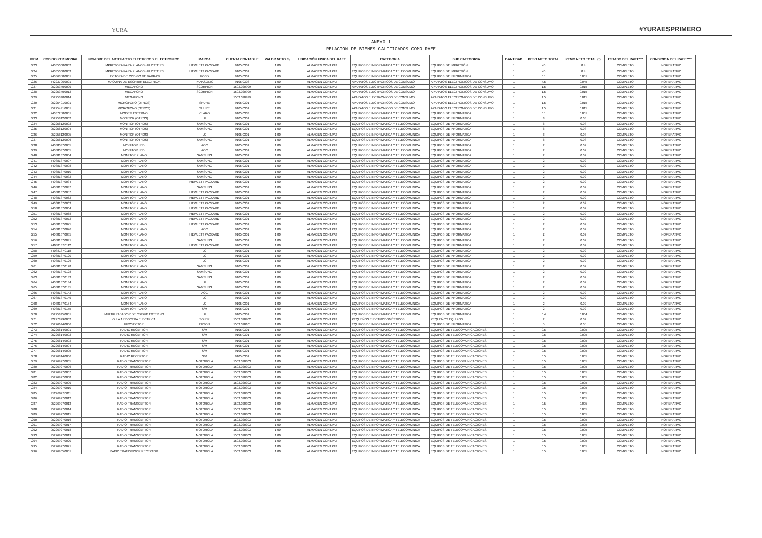YURA
#YURAESPRIMERO
ANEXO 1
RELACION DE BIENES CALIFICADOS COMO RAEE
| ITEM | CODIGO PTRIMONIAL | NOMBRE DEL ARTEFACTO ELECTRICO Y ELECTRONICO | MARCA | CUENTA CONTABLE | VALOR NETO S/. | UBICACIÓN FISICA DEL RAEE | CATEGORIA | SUB CATEGORIA | CANTIDAD | PESO NETO TOTAL | PENO NETO TOTAL (t) | ESTADO DEL RAEE*** | CONDICION DEL RAEE**** |
| --- | --- | --- | --- | --- | --- | --- | --- | --- | --- | --- | --- | --- | --- |
| 223 | 740850000002 | IMPRESORA PARA PLANOS - PLOTTERS | HEWLETT PACKARD | 9105.0301 | 1.00 | ALMACEN CONT.PAT | EQUIPOS DE INFORMATICA Y TELECOMUNICA | EQUIPOS DE IMPRESIÓN | 1 | 40 | 0.4 | COMPLETO | INOPERATIVO |
| 224 | 740850000003 | IMPRESORA PARA PLANOS - PLOTTERS | HEWLETT PACKARD | 9105.0301 | 1.00 | ALMACEN CONT.PAT | EQUIPOS DE INFORMATICA Y TELECOMUNICA | EQUIPOS DE IMPRESIÓN | 1 | 40 | 0.4 | COMPLETO | INOPERATIVO |
| 225 | 740863500001 | LECTORA DE CODIGO DE BARRAS | POSD | 9105.0301 | 1.00 | ALMACEN CONT.PAT | EQUIPOS DE INFORMATICA Y TELECOMUNICA | EQUIPOS DE INFORMATICA | 1 | 0.1 | 0.001 | COMPLETO | INOPERATIVO |
| 226 | 742237960001 | MAQUINA DE ESCRIBIR ELECTRICA | PANASONIC | 9105.0303 | 1.00 | ALMACEN CONT.PAT | APARATOS ELECTRONICOS DE CONSUMO | APARATOS ELECTRONICOS DE CONSUMO | 1 | 4.5 | 0.045 | COMPLETO | INOPERATIVO |
| 227 | 952253400009 | MEGAFONO | SCORPION | 1503.020999 | 1.00 | ALMACEN CONT.PAT | APARATOS ELECTRONICOS DE CONSUMO | APARATOS ELECTRONICOS DE CONSUMO | 1 | 1.5 | 0.015 | COMPLETO | INOPERATIVO |
| 228 | 952253400012 | MEGAFONO | SCORPION | 1503.020999 | 1.00 | ALMACEN CONT.PAT | APARATOS ELECTRONICOS DE CONSUMO | APARATOS ELECTRONICOS DE CONSUMO | 1 | 1.5 | 0.015 | COMPLETO | INOPERATIVO |
| 229 | 952253400014 | MEGAFONO | | 1503.020999 | 1.00 | ALMACEN CONT.PAT | APARATOS ELECTRONICOS DE CONSUMO | APARATOS ELECTRONICOS DE CONSUMO | 1 | 1.5 | 0.015 | COMPLETO | INOPERATIVO |
| 230 | 952254910001 | MICROFONO (OTROS) | SHURE | 9105.0301 | 1.00 | ALMACEN CONT.PAT | APARATOS ELECTRONICOS DE CONSUMO | APARATOS ELECTRONICOS DE CONSUMO | 1 | 1.5 | 0.015 | COMPLETO | INOPERATIVO |
| 231 | 952254910001 | MICROFONO (OTROS) | SHURE | 9105.0301 | 1.00 | ALMACEN CONT.PAT | APARATOS ELECTRONICOS DE CONSUMO | APARATOS ELECTRONICOS DE CONSUMO | 1 | 1.5 | 0.015 | COMPLETO | INOPERATIVO |
| 232 | 740872500001 | MODEM EXTERNO | CLARO | 9105.0303 | 1.00 | ALMACEN CONT.PAT | EQUIPOS DE INFORMATICA Y TELECOMUNICA | EQUIPOS DE INFORMATICA | 1 | 0.1 | 0.001 | COMPLETO | INOPERATIVO |
| 233 | 952258120002 | MONITOR (OTROS) | LG | 9105.0301 | 1.00 | ALMACEN CONT.PAT | EQUIPOS DE INFORMATICA Y TELECOMUNICA | EQUIPOS DE INFORMATICA | 1 | 8 | 0.08 | COMPLETO | INOPERATIVO |
| 234 | 952258120003 | MONITOR (OTROS) | SAMSUNG | 9105.0301 | 1.00 | ALMACEN CONT.PAT | EQUIPOS DE INFORMATICA Y TELECOMUNICA | EQUIPOS DE INFORMATICA | 1 | 8 | 0.08 | COMPLETO | INOPERATIVO |
| 235 | 952258120004 | MONITOR (OTROS) | SAMSUNG | 9105.0301 | 1.00 | ALMACEN CONT.PAT | EQUIPOS DE INFORMATICA Y TELECOMUNICA | EQUIPOS DE INFORMATICA | 1 | 8 | 0.08 | COMPLETO | INOPERATIVO |
| 236 | 952258120005 | MONITOR (OTROS) | LG | 9105.0301 | 1.00 | ALMACEN CONT.PAT | EQUIPOS DE INFORMATICA Y TELECOMUNICA | EQUIPOS DE INFORMATICA | 1 | 8 | 0.08 | COMPLETO | INOPERATIVO |
| 237 | 952258120006 | MONITOR (OTROS) | SAMSUNG | 9105.0301 | 1.00 | ALMACEN CONT.PAT | EQUIPOS DE INFORMATICA Y TELECOMUNICA | EQUIPOS DE INFORMATICA | 1 | 8 | 0.08 | COMPLETO | INOPERATIVO |
| 238 | 740880370005 | MONITOR LED | AOC | 9105.0301 | 1.00 | ALMACEN CONT.PAT | EQUIPOS DE INFORMATICA Y TELECOMUNICA | EQUIPOS DE INFORMATICA | 1 | 2 | 0.02 | COMPLETO | INOPERATIVO |
| 239 | 740880370005 | MONITOR LED | AOC | 9105.0301 | 1.00 | ALMACEN CONT.PAT | EQUIPOS DE INFORMATICA Y TELECOMUNICA | EQUIPOS DE INFORMATICA | 1 | 2 | 0.02 | COMPLETO | INOPERATIVO |
| 240 | 740881870004 | MONITOR PLANO | SAMSUNG | 9105.0301 | 1.00 | ALMACEN CONT.PAT | EQUIPOS DE INFORMATICA Y TELECOMUNICA | EQUIPOS DE INFORMATICA | 1 | 2 | 0.02 | COMPLETO | INOPERATIVO |
| 241 | 740881870007 | MONITOR PLANO | SAMSUNG | 9105.0301 | 1.00 | ALMACEN CONT.PAT | EQUIPOS DE INFORMATICA Y TELECOMUNICA | EQUIPOS DE INFORMATICA | 1 | 2 | 0.02 | COMPLETO | INOPERATIVO |
| 242 | 740881870008 | MONITOR PLANO | SAMSUNG | 9105.0301 | 1.00 | ALMACEN CONT.PAT | EQUIPOS DE INFORMATICA Y TELECOMUNICA | EQUIPOS DE INFORMATICA | 1 | 2 | 0.02 | COMPLETO | INOPERATIVO |
| 243 | 740881870010 | MONITOR PLANO | SAMSUNG | 9105.0301 | 1.00 | ALMACEN CONT.PAT | EQUIPOS DE INFORMATICA Y TELECOMUNICA | EQUIPOS DE INFORMATICA | 1 | 2 | 0.02 | COMPLETO | INOPERATIVO |
| 244 | 740881870032 | MONITOR PLANO | SAMSUNG | 9105.0301 | 1.00 | ALMACEN CONT.PAT | EQUIPOS DE INFORMATICA Y TELECOMUNICA | EQUIPOS DE INFORMATICA | 1 | 2 | 0.02 | COMPLETO | INOPERATIVO |
| 245 | 740881870034 | MONITOR PLANO | HEWLETT PACKARD | 9105.0301 | 1.00 | ALMACEN CONT.PAT | EQUIPOS DE INFORMATICA Y TELECOMUNICA | EQUIPOS DE INFORMATICA | 1 | 2 | 0.02 | COMPLETO | INOPERATIVO |
| 246 | 740881870037 | MONITOR PLANO | SAMSUNG | 9105.0301 | 1.00 | ALMACEN CONT.PAT | EQUIPOS DE INFORMATICA Y TELECOMUNICA | EQUIPOS DE INFORMATICA | 1 | 2 | 0.02 | COMPLETO | INOPERATIVO |
| 247 | 740881870057 | MONITOR PLANO | HEWLETT PACKARD | 9105.0301 | 1.00 | ALMACEN CONT.PAT | EQUIPOS DE INFORMATICA Y TELECOMUNICA | EQUIPOS DE INFORMATICA | 1 | 2 | 0.02 | COMPLETO | INOPERATIVO |
| 248 | 740881870062 | MONITOR PLANO | HEWLETT PACKARD | 9105.0301 | 1.00 | ALMACEN CONT.PAT | EQUIPOS DE INFORMATICA Y TELECOMUNICA | EQUIPOS DE INFORMATICA | 1 | 2 | 0.02 | COMPLETO | INOPERATIVO |
| 249 | 740881870063 | MONITOR PLANO | HEWLETT PACKARD | 9105.0301 | 1.00 | ALMACEN CONT.PAT | EQUIPOS DE INFORMATICA Y TELECOMUNICA | EQUIPOS DE INFORMATICA | 1 | 2 | 0.02 | COMPLETO | INOPERATIVO |
| 250 | 740881870064 | MONITOR PLANO | HEWLETT PACKARD | 9105.0301 | 1.00 | ALMACEN CONT.PAT | EQUIPOS DE INFORMATICA Y TELECOMUNICA | EQUIPOS DE INFORMATICA | 1 | 2 | 0.02 | COMPLETO | INOPERATIVO |
| 251 | 740881870068 | MONITOR PLANO | HEWLETT PACKARD | 9105.0301 | 1.00 | ALMACEN CONT.PAT | EQUIPOS DE INFORMATICA Y TELECOMUNICA | EQUIPOS DE INFORMATICA | 1 | 2 | 0.02 | COMPLETO | INOPERATIVO |
| 252 | 740881870072 | MONITOR PLANO | HEWLETT PACKARD | 9105.0301 | 1.00 | ALMACEN CONT.PAT | EQUIPOS DE INFORMATICA Y TELECOMUNICA | EQUIPOS DE INFORMATICA | 1 | 2 | 0.02 | COMPLETO | INOPERATIVO |
| 253 | 740881870075 | MONITOR PLANO | HEWLETT PACKARD | 9105.0301 | 1.00 | ALMACEN CONT.PAT | EQUIPOS DE INFORMATICA Y TELECOMUNICA | EQUIPOS DE INFORMATICA | 1 | 2 | 0.02 | COMPLETO | INOPERATIVO |
| 254 | 740881870076 | MONITOR PLANO | AOC | 9105.0301 | 1.00 | ALMACEN CONT.PAT | EQUIPOS DE INFORMATICA Y TELECOMUNICA | EQUIPOS DE INFORMATICA | 1 | 2 | 0.02 | COMPLETO | INOPERATIVO |
| 255 | 740881870085 | MONITOR PLANO | HEWLETT PACKARD | 9105.0301 | 1.00 | ALMACEN CONT.PAT | EQUIPOS DE INFORMATICA Y TELECOMUNICA | EQUIPOS DE INFORMATICA | 1 | 2 | 0.02 | COMPLETO | INOPERATIVO |
| 256 | 740881870091 | MONITOR PLANO | SAMSUNG | 9105.0301 | 1.00 | ALMACEN CONT.PAT | EQUIPOS DE INFORMATICA Y TELECOMUNICA | EQUIPOS DE INFORMATICA | 1 | 2 | 0.02 | COMPLETO | INOPERATIVO |
| 257 | 740881870112 | MONITOR PLANO | HEWLETT PACKARD | 9105.0301 | 1.00 | ALMACEN CONT.PAT | EQUIPOS DE INFORMATICA Y TELECOMUNICA | EQUIPOS DE INFORMATICA | 1 | 2 | 0.02 | COMPLETO | INOPERATIVO |
| 258 | 740881870118 | MONITOR PLANO | LG | 9105.0301 | 1.00 | ALMACEN CONT.PAT | EQUIPOS DE INFORMATICA Y TELECOMUNICA | EQUIPOS DE INFORMATICA | 1 | 2 | 0.02 | COMPLETO | INOPERATIVO |
| 259 | 740881870120 | MONITOR PLANO | LG | 9105.0301 | 1.00 | ALMACEN CONT.PAT | EQUIPOS DE INFORMATICA Y TELECOMUNICA | EQUIPOS DE INFORMATICA | 1 | 2 | 0.02 | COMPLETO | INOPERATIVO |
| 260 | 740881870126 | MONITOR PLANO | LG | 9105.0301 | 1.00 | ALMACEN CONT.PAT | EQUIPOS DE INFORMATICA Y TELECOMUNICA | EQUIPOS DE INFORMATICA | 1 | 2 | 0.02 | COMPLETO | INOPERATIVO |
| 261 | 740881870128 | MONITOR PLANO | SAMSUNG | 9105.0301 | 1.00 | ALMACEN CONT.PAT | EQUIPOS DE INFORMATICA Y TELECOMUNICA | EQUIPOS DE INFORMATICA | 1 | 2 | 0.02 | COMPLETO | INOPERATIVO |
| 262 | 740881870128 | MONITOR PLANO | SAMSUNG | 9105.0301 | 1.00 | ALMACEN CONT.PAT | EQUIPOS DE INFORMATICA Y TELECOMUNICA | EQUIPOS DE INFORMATICA | 1 | 2 | 0.02 | COMPLETO | INOPERATIVO |
| 263 | 740881870133 | MONITOR PLANO | SAMSUNG | 9105.0301 | 1.00 | ALMACEN CONT.PAT | EQUIPOS DE INFORMATICA Y TELECOMUNICA | EQUIPOS DE INFORMATICA | 1 | 2 | 0.02 | COMPLETO | INOPERATIVO |
| 264 | 740881870134 | MONITOR PLANO | LG | 9105.0301 | 1.00 | ALMACEN CONT.PAT | EQUIPOS DE INFORMATICA Y TELECOMUNICA | EQUIPOS DE INFORMATICA | 1 | 2 | 0.02 | COMPLETO | INOPERATIVO |
| 265 | 740881870135 | MONITOR PLANO | SAMSUNG | 9105.0301 | 1.00 | ALMACEN CONT.PAT | EQUIPOS DE INFORMATICA Y TELECOMUNICA | EQUIPOS DE INFORMATICA | 1 | 2 | 0.02 | COMPLETO | INOPERATIVO |
| 266 | 740881870143 | MONITOR PLANO | AOC | 9105.0301 | 1.00 | ALMACEN CONT.PAT | EQUIPOS DE INFORMATICA Y TELECOMUNICA | EQUIPOS DE INFORMATICA | 1 | 2 | 0.02 | COMPLETO | INOPERATIVO |
| 267 | 740881870149 | MONITOR PLANO | LG | 9105.0301 | 1.00 | ALMACEN CONT.PAT | EQUIPOS DE INFORMATICA Y TELECOMUNICA | EQUIPOS DE INFORMATICA | 1 | 2 | 0.02 | COMPLETO | INOPERATIVO |
| 268 | 740881870154 | MONITOR PLANO | LG | 9105.0301 | 1.00 | ALMACEN CONT.PAT | EQUIPOS DE INFORMATICA Y TELECOMUNICA | EQUIPOS DE INFORMATICA | 1 | 2 | 0.02 | COMPLETO | INOPERATIVO |
| 269 | 740881870155 | MONITOR PLANO | S/M | 9105.0301 | 1.00 | ALMACEN CONT.PAT | EQUIPOS DE INFORMATICA Y TELECOMUNICA | EQUIPOS DE INFORMATICA | 1 | 2 | 0.02 | COMPLETO | INOPERATIVO |
| 270 | 952258450001 | MULTIGRABADOR DE CD/DVD EXTERNO | LG | 9105.0301 | 1.00 | ALMACEN CONT.PAT | EQUIPOS DE INFORMATICA Y TELECOMUNICA | EQUIPOS DE INFORMATICA | 1 | 0.4 | 0.004 | COMPLETO | INOPERATIVO |
| 271 | 322278290002 | OLLA ARROCERA ELECTRICA | SOLER | 1503.020902 | 1.00 | ALMACEN CONT.PAT | PEQUEÑOS ELECTRODOMÉSTICOS | PEQUEÑOS EQUIPOS | 1 | 2 | 0.02 | COMPLETO | INOPERATIVO |
| 272 | 952266440006 | PROYECTOR | EPSON | 1503.020101 | 1.00 | ALMACEN CONT.PAT | EQUIPOS DE INFORMATICA Y TELECOMUNICA | EQUIPOS DE INFORMATICA | 1 | 5 | 0.05 | COMPLETO | INOPERATIVO |
| 273 | 952268140001 | RADIO RECEPTOR | S/M | 9105.0301 | 1.00 | ALMACEN CONT.PAT | EQUIPOS DE INFORMATICA Y TELECOMUNICA | EQUIPOS DE TELECOMUNICACIONES | 1 | 0.5 | 0.005 | COMPLETO | INOPERATIVO |
| 274 | 952268140002 | RADIO RECEPTOR | S/M | 9105.0301 | 1.00 | ALMACEN CONT.PAT | EQUIPOS DE INFORMATICA Y TELECOMUNICA | EQUIPOS DE TELECOMUNICACIONES | 1 | 0.5 | 0.005 | COMPLETO | INOPERATIVO |
| 275 | 952268140003 | RADIO RECEPTOR | S/M | 9105.0301 | 1.00 | ALMACEN CONT.PAT | EQUIPOS DE INFORMATICA Y TELECOMUNICA | EQUIPOS DE TELECOMUNICACIONES | 1 | 0.5 | 0.005 | COMPLETO | INOPERATIVO |
| 276 | 952268140004 | RADIO RECEPTOR | S/M | 9105.0301 | 1.00 | ALMACEN CONT.PAT | EQUIPOS DE INFORMATICA Y TELECOMUNICA | EQUIPOS DE TELECOMUNICACIONES | 1 | 0.5 | 0.005 | COMPLETO | INOPERATIVO |
| 277 | 952268140005 | RADIO RECEPTOR | S/M | 9105.0301 | 1.00 | ALMACEN CONT.PAT | EQUIPOS DE INFORMATICA Y TELECOMUNICA | EQUIPOS DE TELECOMUNICACIONES | 1 | 0.5 | 0.005 | COMPLETO | INOPERATIVO |
| 278 | 952268140006 | RADIO RECEPTOR | S/M | 9105.0301 | 1.00 | ALMACEN CONT.PAT | EQUIPOS DE INFORMATICA Y TELECOMUNICA | EQUIPOS DE TELECOMUNICACIONES | 1 | 0.5 | 0.005 | COMPLETO | INOPERATIVO |
| 279 | 952269270005 | RADIO TRANSCEPTOR | MOTOROLA | 1503.020303 | 1.00 | ALMACEN CONT.PAT | EQUIPOS DE INFORMATICA Y TELECOMUNICA | EQUIPOS DE TELECOMUNICACIONES | 1 | 0.5 | 0.005 | COMPLETO | INOPERATIVO |
| 280 | 952269270006 | RADIO TRANSCEPTOR | MOTOROLA | 1503.020303 | 1.00 | ALMACEN CONT.PAT | EQUIPOS DE INFORMATICA Y TELECOMUNICA | EQUIPOS DE TELECOMUNICACIONES | 1 | 0.5 | 0.005 | COMPLETO | INOPERATIVO |
| 281 | 952269270007 | RADIO TRANSCEPTOR | MOTOROLA | 1503.020303 | 1.00 | ALMACEN CONT.PAT | EQUIPOS DE INFORMATICA Y TELECOMUNICA | EQUIPOS DE TELECOMUNICACIONES | 1 | 0.5 | 0.005 | COMPLETO | INOPERATIVO |
| 282 | 952269270008 | RADIO TRANSCEPTOR | MOTOROLA | 1503.020303 | 1.00 | ALMACEN CONT.PAT | EQUIPOS DE INFORMATICA Y TELECOMUNICA | EQUIPOS DE TELECOMUNICACIONES | 1 | 0.5 | 0.005 | COMPLETO | INOPERATIVO |
| 283 | 952269270009 | RADIO TRANSCEPTOR | MOTOROLA | 1503.020303 | 1.00 | ALMACEN CONT.PAT | EQUIPOS DE INFORMATICA Y TELECOMUNICA | EQUIPOS DE TELECOMUNICACIONES | 1 | 0.5 | 0.005 | COMPLETO | INOPERATIVO |
| 284 | 952269270010 | RADIO TRANSCEPTOR | MOTOROLA | 1503.020303 | 1.00 | ALMACEN CONT.PAT | EQUIPOS DE INFORMATICA Y TELECOMUNICA | EQUIPOS DE TELECOMUNICACIONES | 1 | 0.5 | 0.005 | COMPLETO | INOPERATIVO |
| 285 | 952269270011 | RADIO TRANSCEPTOR | MOTOROLA | 1503.020303 | 1.00 | ALMACEN CONT.PAT | EQUIPOS DE INFORMATICA Y TELECOMUNICA | EQUIPOS DE TELECOMUNICACIONES | 1 | 0.5 | 0.005 | COMPLETO | INOPERATIVO |
| 286 | 952269270012 | RADIO TRANSCEPTOR | MOTOROLA | 1503.020303 | 1.00 | ALMACEN CONT.PAT | EQUIPOS DE INFORMATICA Y TELECOMUNICA | EQUIPOS DE TELECOMUNICACIONES | 1 | 0.5 | 0.005 | COMPLETO | INOPERATIVO |
| 287 | 952269270013 | RADIO TRANSCEPTOR | MOTOROLA | 1503.020303 | 1.00 | ALMACEN CONT.PAT | EQUIPOS DE INFORMATICA Y TELECOMUNICA | EQUIPOS DE TELECOMUNICACIONES | 1 | 0.5 | 0.005 | COMPLETO | INOPERATIVO |
| 288 | 952269270014 | RADIO TRANSCEPTOR | MOTOROLA | 1503.020303 | 1.00 | ALMACEN CONT.PAT | EQUIPOS DE INFORMATICA Y TELECOMUNICA | EQUIPOS DE TELECOMUNICACIONES | 1 | 0.5 | 0.005 | COMPLETO | INOPERATIVO |
| 289 | 952269270015 | RADIO TRANSCEPTOR | MOTOROLA | 1503.020303 | 1.00 | ALMACEN CONT.PAT | EQUIPOS DE INFORMATICA Y TELECOMUNICA | EQUIPOS DE TELECOMUNICACIONES | 1 | 0.5 | 0.005 | COMPLETO | INOPERATIVO |
| 290 | 952269270016 | RADIO TRANSCEPTOR | MOTOROLA | 1503.020303 | 1.00 | ALMACEN CONT.PAT | EQUIPOS DE INFORMATICA Y TELECOMUNICA | EQUIPOS DE TELECOMUNICACIONES | 1 | 0.5 | 0.005 | COMPLETO | INOPERATIVO |
| 291 | 952269270017 | RADIO TRANSCEPTOR | MOTOROLA | 1503.020303 | 1.00 | ALMACEN CONT.PAT | EQUIPOS DE INFORMATICA Y TELECOMUNICA | EQUIPOS DE TELECOMUNICACIONES | 1 | 0.5 | 0.005 | COMPLETO | INOPERATIVO |
| 292 | 952269270018 | RADIO TRANSCEPTOR | MOTOROLA | 1503.020303 | 1.00 | ALMACEN CONT.PAT | EQUIPOS DE INFORMATICA Y TELECOMUNICA | EQUIPOS DE TELECOMUNICACIONES | 1 | 0.5 | 0.005 | COMPLETO | INOPERATIVO |
| 293 | 952269270019 | RADIO TRANSCEPTOR | MOTOROLA | 1503.020303 | 1.00 | ALMACEN CONT.PAT | EQUIPOS DE INFORMATICA Y TELECOMUNICA | EQUIPOS DE TELECOMUNICACIONES | 1 | 0.5 | 0.005 | COMPLETO | INOPERATIVO |
| 294 | 952269270020 | RADIO TRANSCEPTOR | MOTOROLA | 1503.020303 | 1.00 | ALMACEN CONT.PAT | EQUIPOS DE INFORMATICA Y TELECOMUNICA | EQUIPOS DE TELECOMUNICACIONES | 1 | 0.5 | 0.005 | COMPLETO | INOPERATIVO |
| 295 | 952269270021 | RADIO TRANSCEPTOR | MOTOROLA | 1503.020303 | 1.00 | ALMACEN CONT.PAT | EQUIPOS DE INFORMATICA Y TELECOMUNICA | EQUIPOS DE TELECOMUNICACIONES | 1 | 0.5 | 0.005 | COMPLETO | INOPERATIVO |
| 296 | 952269650001 | RADIO TRANSMISOR RECEPTOR | MOTOROLA | 1503.020303 | 1.00 | ALMACEN CONT.PAT | EQUIPOS DE INFORMATICA Y TELECOMUNICA | EQUIPOS DE TELECOMUNICACIONES | 1 | 0.5 | 0.005 | COMPLETO | INOPERATIVO |